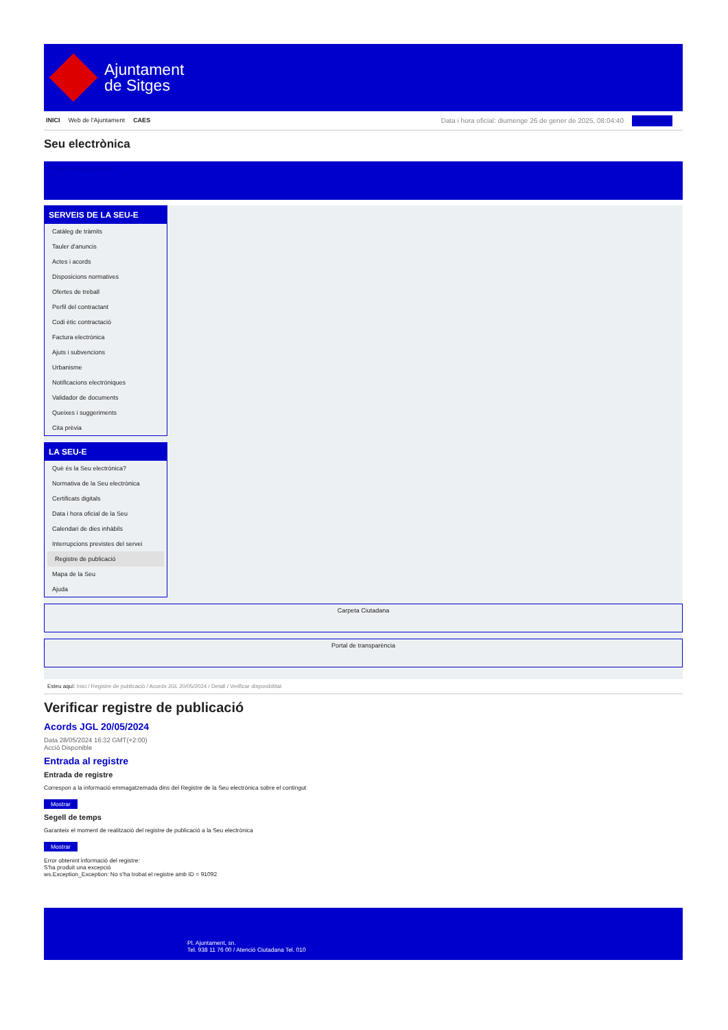Ajuntament
de Sitges
INICI Web de l'Ajuntament CAES Data i hora oficial: diumenge 26 de gener de 2025, 08:04:40 Directorios
Seu electrònica
Obtenir còpia autèntica
SERVEIS DE LA SEU-E
Catàleg de tràmits
Tauler d'anuncis
Actes i acords
Disposicions normatives
Ofertes de treball
Perfil del contractant
Codi ètic contractació
Factura electrònica
Ajuts i subvencions
Urbanisme
Notificacions electròniques
Validador de documents
Queixes i suggeriments
Cita prèvia
LA SEU-E
Què és la Seu electrònica?
Normativa de la Seu electrònica
Certificats digitals
Data i hora oficial de la Seu
Calendari de dies inhàbils
Interrupcions previstes del servei
Registre de publicació
Mapa de la Seu
Ajuda
Carpeta Ciutadana
Portal de transparència
Esteu aquí: Inici / Registre de publicació / Acords JGL 20/05/2024 / Detall / Verificar disponibilitat
Verificar registre de publicació
Acords JGL 20/05/2024
Data 28/05/2024 16:32 GMT(+2:00)
Acció Disponible
Entrada al registre
Entrada de registre
Correspon a la informació emmagatzemada dins del Registre de la Seu electrònica sobre el contingut
Mostrar
Segell de temps
Garanteix el moment de realització del registre de publicació a la Seu electrònica
Mostrar
Error obtenint informació del registre:
S'ha produit una excepció
ws.Exception_Exception: No s'ha trobat el registre amb ID = 91092
Pl. Ajuntament, sn.
Tel. 938 11 76 00 / Atenció Ciutadana Tel. 010